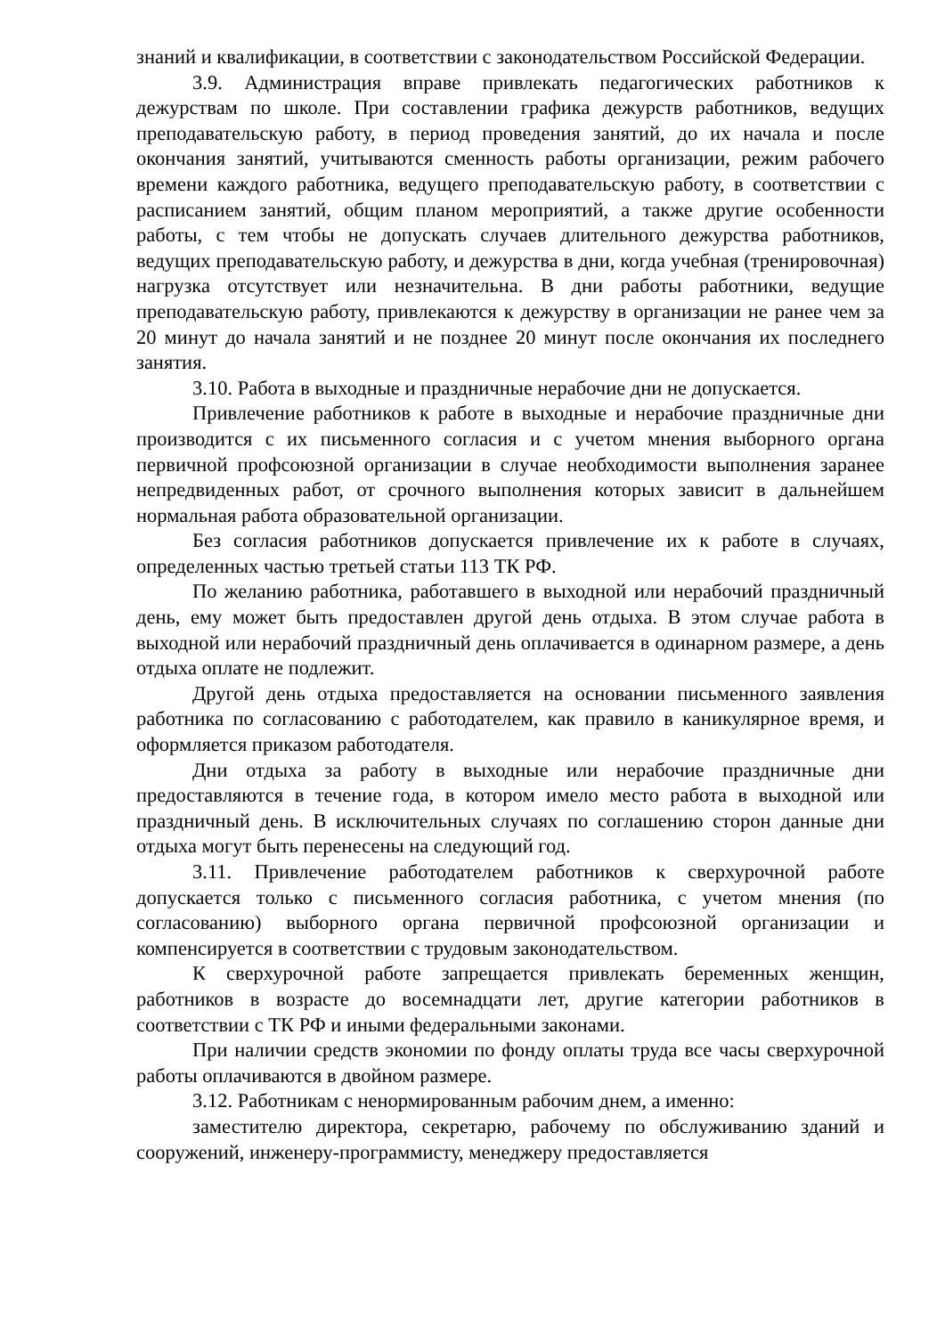знаний и квалификации, в соответствии с законодательством Российской Федерации.
3.9. Администрация вправе привлекать педагогических работников к дежурствам по школе. При составлении графика дежурств работников, ведущих преподавательскую работу, в период проведения занятий, до их начала и после окончания занятий, учитываются сменность работы организации, режим рабочего времени каждого работника, ведущего преподавательскую работу, в соответствии с расписанием занятий, общим планом мероприятий, а также другие особенности работы, с тем чтобы не допускать случаев длительного дежурства работников, ведущих преподавательскую работу, и дежурства в дни, когда учебная (тренировочная) нагрузка отсутствует или незначительна. В дни работы работники, ведущие преподавательскую работу, привлекаются к дежурству в организации не ранее чем за 20 минут до начала занятий и не позднее 20 минут после окончания их последнего занятия.
3.10. Работа в выходные и праздничные нерабочие дни не допускается.
Привлечение работников к работе в выходные и нерабочие праздничные дни производится с их письменного согласия и с учетом мнения выборного органа первичной профсоюзной организации в случае необходимости выполнения заранее непредвиденных работ, от срочного выполнения которых зависит в дальнейшем нормальная работа образовательной организации.
Без согласия работников допускается привлечение их к работе в случаях, определенных частью третьей статьи 113 ТК РФ.
По желанию работника, работавшего в выходной или нерабочий праздничный день, ему может быть предоставлен другой день отдыха. В этом случае работа в выходной или нерабочий праздничный день оплачивается в одинарном размере, а день отдыха оплате не подлежит.
Другой день отдыха предоставляется на основании письменного заявления работника по согласованию с работодателем, как правило в каникулярное время, и оформляется приказом работодателя.
Дни отдыха за работу в выходные или нерабочие праздничные дни предоставляются в течение года, в котором имело место работа в выходной или праздничный день. В исключительных случаях по соглашению сторон данные дни отдыха могут быть перенесены на следующий год.
3.11. Привлечение работодателем работников к сверхурочной работе допускается только с письменного согласия работника, с учетом мнения (по согласованию) выборного органа первичной профсоюзной организации и компенсируется в соответствии с трудовым законодательством.
К сверхурочной работе запрещается привлекать беременных женщин, работников в возрасте до восемнадцати лет, другие категории работников в соответствии с ТК РФ и иными федеральными законами.
При наличии средств экономии по фонду оплаты труда все часы сверхурочной работы оплачиваются в двойном размере.
3.12. Работникам с ненормированным рабочим днем, а именно:
заместителю директора, секретарю, рабочему по обслуживанию зданий и сооружений, инженеру-программисту, менеджеру предоставляется